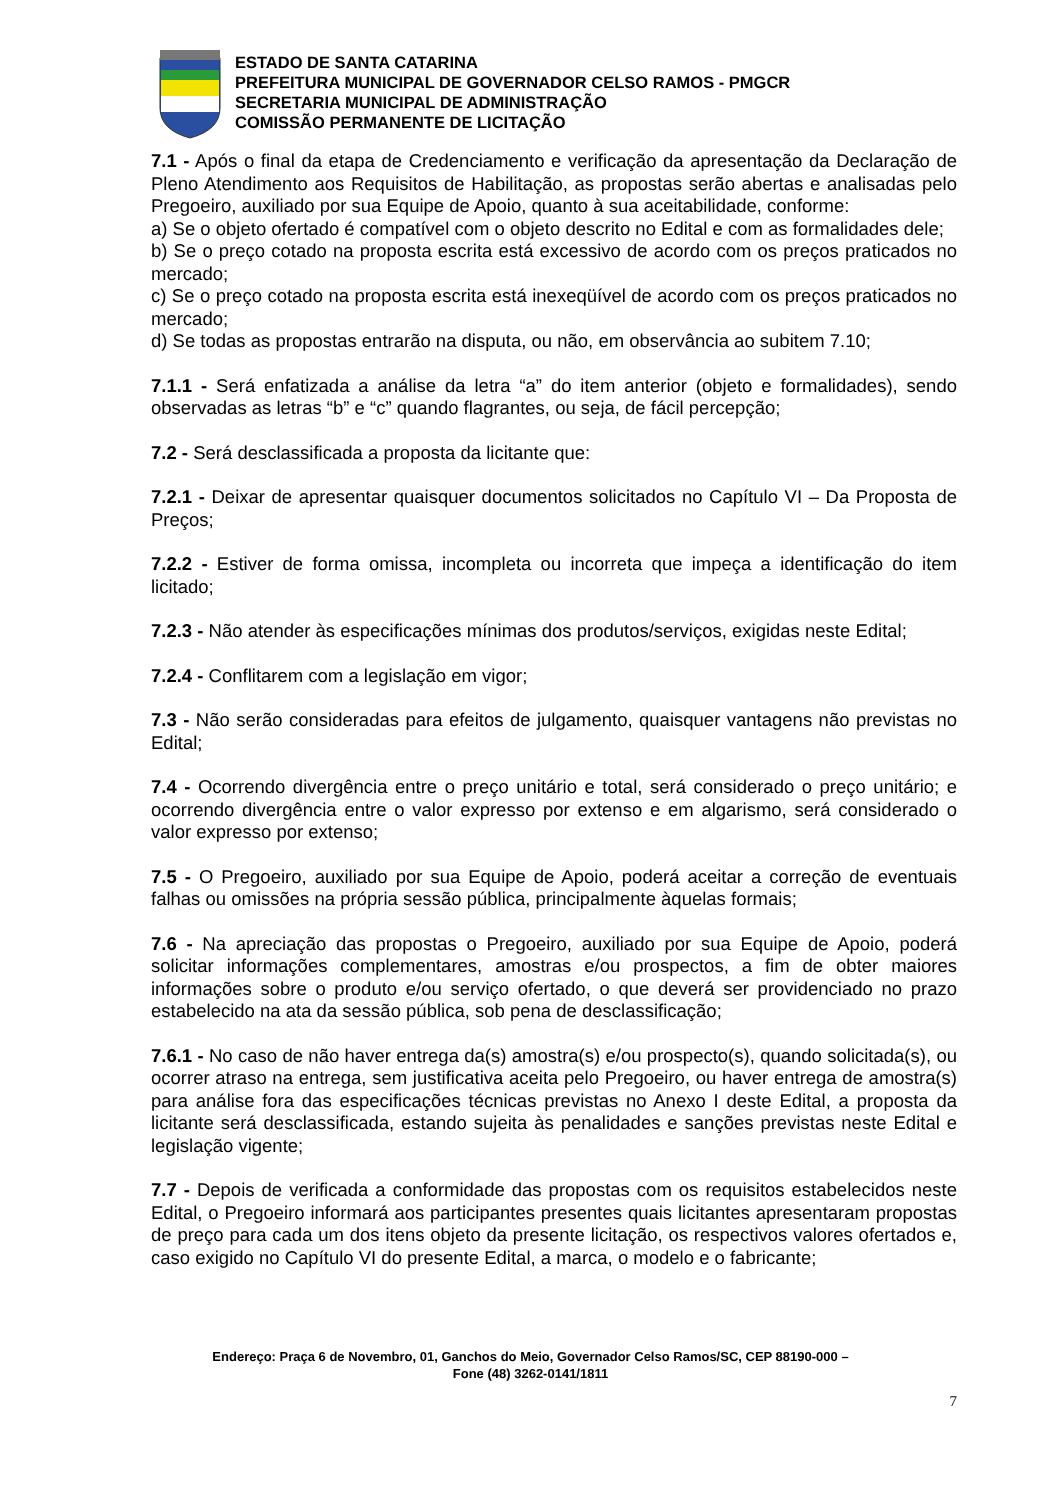ESTADO DE SANTA CATARINA
PREFEITURA MUNICIPAL DE GOVERNADOR CELSO RAMOS - PMGCR
SECRETARIA MUNICIPAL DE ADMINISTRAÇÃO
COMISSÃO PERMANENTE DE LICITAÇÃO
7.1 - Após o final da etapa de Credenciamento e verificação da apresentação da Declaração de Pleno Atendimento aos Requisitos de Habilitação, as propostas serão abertas e analisadas pelo Pregoeiro, auxiliado por sua Equipe de Apoio, quanto à sua aceitabilidade, conforme:
a) Se o objeto ofertado é compatível com o objeto descrito no Edital e com as formalidades dele;
b) Se o preço cotado na proposta escrita está excessivo de acordo com os preços praticados no mercado;
c) Se o preço cotado na proposta escrita está inexeqüível de acordo com os preços praticados no mercado;
d) Se todas as propostas entrarão na disputa, ou não, em observância ao subitem 7.10;
7.1.1 - Será enfatizada a análise da letra “a” do item anterior (objeto e formalidades), sendo observadas as letras “b” e “c” quando flagrantes, ou seja, de fácil percepção;
7.2 - Será desclassificada a proposta da licitante que:
7.2.1 - Deixar de apresentar quaisquer documentos solicitados no Capítulo VI – Da Proposta de Preços;
7.2.2 - Estiver de forma omissa, incompleta ou incorreta que impeça a identificação do item licitado;
7.2.3 - Não atender às especificações mínimas dos produtos/serviços, exigidas neste Edital;
7.2.4 - Conflitarem com a legislação em vigor;
7.3 - Não serão consideradas para efeitos de julgamento, quaisquer vantagens não previstas no Edital;
7.4 - Ocorrendo divergência entre o preço unitário e total, será considerado o preço unitário; e ocorrendo divergência entre o valor expresso por extenso e em algarismo, será considerado o valor expresso por extenso;
7.5 - O Pregoeiro, auxiliado por sua Equipe de Apoio, poderá aceitar a correção de eventuais falhas ou omissões na própria sessão pública, principalmente àquelas formais;
7.6 - Na apreciação das propostas o Pregoeiro, auxiliado por sua Equipe de Apoio, poderá solicitar informações complementares, amostras e/ou prospectos, a fim de obter maiores informações sobre o produto e/ou serviço ofertado, o que deverá ser providenciado no prazo estabelecido na ata da sessão pública, sob pena de desclassificação;
7.6.1 - No caso de não haver entrega da(s) amostra(s) e/ou prospecto(s), quando solicitada(s), ou ocorrer atraso na entrega, sem justificativa aceita pelo Pregoeiro, ou haver entrega de amostra(s) para análise fora das especificações técnicas previstas no Anexo I deste Edital, a proposta da licitante será desclassificada, estando sujeita às penalidades e sanções previstas neste Edital e legislação vigente;
7.7 - Depois de verificada a conformidade das propostas com os requisitos estabelecidos neste Edital, o Pregoeiro informará aos participantes presentes quais licitantes apresentaram propostas de preço para cada um dos itens objeto da presente licitação, os respectivos valores ofertados e, caso exigido no Capítulo VI do presente Edital, a marca, o modelo e o fabricante;
Endereço: Praça 6 de Novembro, 01, Ganchos do Meio, Governador Celso Ramos/SC, CEP 88190-000 –
Fone (48) 3262-0141/1811
7